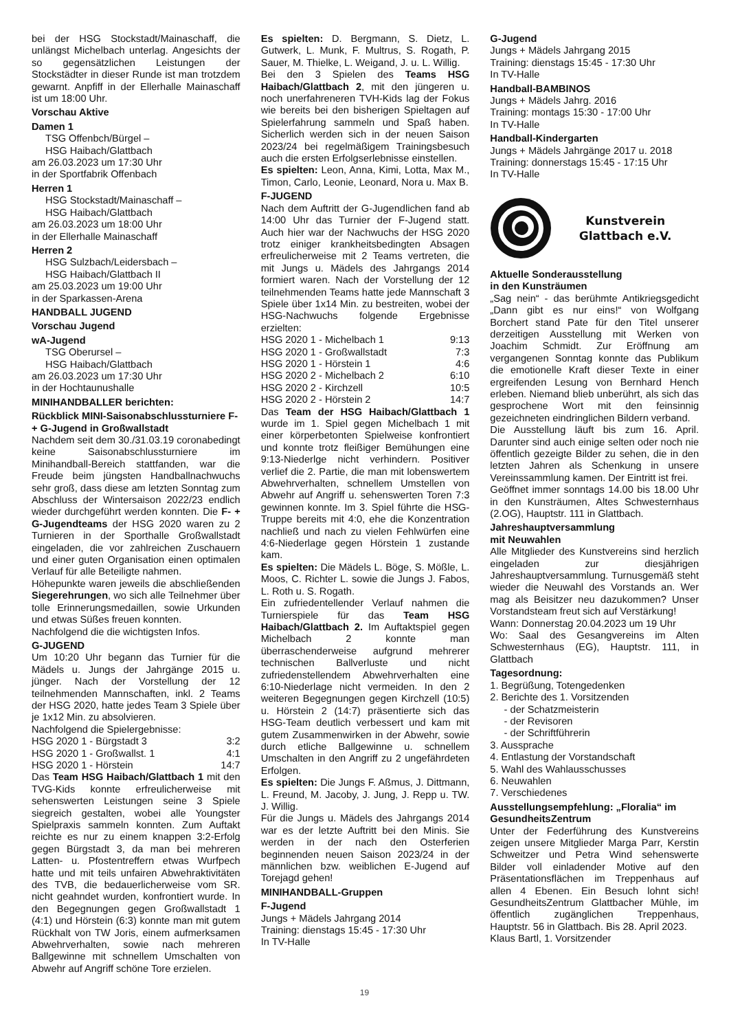bei der HSG Stockstadt/Mainaschaff, die unlängst Michelbach unterlag. Angesichts der so gegensätzlichen Leistungen der Stockstädter in dieser Runde ist man trotzdem gewarnt. Anpfiff in der Ellerhalle Mainaschaff ist um 18:00 Uhr.
Vorschau Aktive
Damen 1
TSG Offenbch/Bürgel –
HSG Haibach/Glattbach
am 26.03.2023 um 17:30 Uhr
in der Sportfabrik Offenbach
Herren 1
HSG Stockstadt/Mainaschaff –
HSG Haibach/Glattbach
am 26.03.2023 um 18:00 Uhr
in der Ellerhalle Mainaschaff
Herren 2
HSG Sulzbach/Leidersbach –
HSG Haibach/Glattbach II
am 25.03.2023 um 19:00 Uhr
in der Sparkassen-Arena
HANDBALL JUGEND
Vorschau Jugend
wA-Jugend
TSG Oberursel –
HSG Haibach/Glattbach
am 26.03.2023 um 17:30 Uhr
in der Hochtaunushalle
MINIHANDBALLER berichten:
Rückblick MINI-Saisonabschlussturniere F- + G-Jugend in Großwallstadt
Nachdem seit dem 30./31.03.19 coronabedingt keine Saisonabschlussturniere im Minihandball-Bereich stattfanden, war die Freude beim jüngsten Handballnachwuchs sehr groß, dass diese am letzten Sonntag zum Abschluss der Wintersaison 2022/23 endlich wieder durchgeführt werden konnten. Die F- + G-Jugendteams der HSG 2020 waren zu 2 Turnieren in der Sporthalle Großwallstadt eingeladen, die vor zahlreichen Zuschauern und einer guten Organisation einen optimalen Verlauf für alle Beteiligte nahmen.
Höhepunkte waren jeweils die abschließenden Siegerehrungen, wo sich alle Teilnehmer über tolle Erinnerungsmedaillen, sowie Urkunden und etwas Süßes freuen konnten.
Nachfolgend die die wichtigsten Infos.
G-JUGEND
Um 10:20 Uhr begann das Turnier für die Mädels u. Jungs der Jahrgänge 2015 u. jünger. Nach der Vorstellung der 12 teilnehmenden Mannschaften, inkl. 2 Teams der HSG 2020, hatte jedes Team 3 Spiele über je 1x12 Min. zu absolvieren.
Nachfolgend die Spielergebnisse:
| HSG 2020 1 - Bürgstadt 3 | 3:2 |
| HSG 2020 1 - Großwallst. 1 | 4:1 |
| HSG 2020 1 - Hörstein | 14:7 |
Das Team HSG Haibach/Glattbach 1 mit den TVG-Kids konnte erfreulicherweise mit sehenswerten Leistungen seine 3 Spiele siegreich gestalten, wobei alle Youngster Spielpraxis sammeln konnten. Zum Auftakt reichte es nur zu einem knappen 3:2-Erfolg gegen Bürgstadt 3, da man bei mehreren Latten- u. Pfostentreffern etwas Wurfpech hatte und mit teils unfairen Abwehraktivitäten des TVB, die bedauerlicherweise vom SR. nicht geahndet wurden, konfrontiert wurde. In den Begegnungen gegen Großwallstadt 1 (4:1) und Hörstein (6:3) konnte man mit gutem Rückhalt von TW Joris, einem aufmerksamen Abwehrverhalten, sowie nach mehreren Ballgewinne mit schnellem Umschalten von Abwehr auf Angriff schöne Tore erzielen.
Es spielten: D. Bergmann, S. Dietz, L. Gutwerk, L. Munk, F. Multrus, S. Rogath, P. Sauer, M. Thielke, L. Weigand, J. u. L. Willig.
Bei den 3 Spielen des Teams HSG Haibach/Glattbach 2, mit den jüngeren u. noch unerfahreneren TVH-Kids lag der Fokus wie bereits bei den bisherigen Spieltagen auf Spielerfahrung sammeln und Spaß haben. Sicherlich werden sich in der neuen Saison 2023/24 bei regelmäßigem Trainingsbesuch auch die ersten Erfolgserlebnisse einstellen.
Es spielten: Leon, Anna, Kimi, Lotta, Max M., Timon, Carlo, Leonie, Leonard, Nora u. Max B.
F-JUGEND
Nach dem Auftritt der G-Jugendlichen fand ab 14:00 Uhr das Turnier der F-Jugend statt. Auch hier war der Nachwuchs der HSG 2020 trotz einiger krankheitsbedingten Absagen erfreulicherweise mit 2 Teams vertreten, die mit Jungs u. Mädels des Jahrgangs 2014 formiert waren. Nach der Vorstellung der 12 teilnehmenden Teams hatte jede Mannschaft 3 Spiele über 1x14 Min. zu bestreiten, wobei der HSG-Nachwuchs folgende Ergebnisse erzielten:
| HSG 2020 1 - Michelbach 1 | 9:13 |
| HSG 2020 1 - Großwallstadt | 7:3 |
| HSG 2020 1 - Hörstein 1 | 4:6 |
| HSG 2020 2 - Michelbach 2 | 6:10 |
| HSG 2020 2 - Kirchzell | 10:5 |
| HSG 2020 2 - Hörstein 2 | 14:7 |
Das Team der HSG Haibach/Glattbach 1 wurde im 1. Spiel gegen Michelbach 1 mit einer körperbetonten Spielweise konfrontiert und konnte trotz fleißiger Bemühungen eine 9:13-Niederlge nicht verhindern. Positiver verlief die 2. Partie, die man mit lobenswertem Abwehrverhalten, schnellem Umstellen von Abwehr auf Angriff u. sehenswerten Toren 7:3 gewinnen konnte. Im 3. Spiel führte die HSG-Truppe bereits mit 4:0, ehe die Konzentration nachließ und nach zu vielen Fehlwürfen eine 4:6-Niederlage gegen Hörstein 1 zustande kam.
Es spielten: Die Mädels L. Böge, S. Mößle, L. Moos, C. Richter L. sowie die Jungs J. Fabos, L. Roth u. S. Rogath.
Ein zufriedentellender Verlauf nahmen die Turnierspiele für das Team HSG Haibach/Glattbach 2. Im Auftaktspiel gegen Michelbach 2 konnte man überraschenderweise aufgrund mehrerer technischen Ballverluste und nicht zufriedenstellendem Abwehrverhalten eine 6:10-Niederlage nicht vermeiden. In den 2 weiteren Begegnungen gegen Kirchzell (10:5) u. Hörstein 2 (14:7) präsentierte sich das HSG-Team deutlich verbessert und kam mit gutem Zusammenwirken in der Abwehr, sowie durch etliche Ballgewinne u. schnellem Umschalten in den Angriff zu 2 ungefährdeten Erfolgen.
Es spielten: Die Jungs F. Aßmus, J. Dittmann, L. Freund, M. Jacoby, J. Jung, J. Repp u. TW. J. Willig.
Für die Jungs u. Mädels des Jahrgangs 2014 war es der letzte Auftritt bei den Minis. Sie werden in der nach den Osterferien beginnenden neuen Saison 2023/24 in der männlichen bzw. weiblichen E-Jugend auf Torejagd gehen!
MINIHANDBALL-Gruppen
F-Jugend
Jungs + Mädels Jahrgang 2014
Training: dienstags 15:45 - 17:30 Uhr
In TV-Halle
G-Jugend
Jungs + Mädels Jahrgang 2015
Training: dienstags 15:45 - 17:30 Uhr
In TV-Halle
Handball-BAMBINOS
Jungs + Mädels Jahrg. 2016
Training: montags 15:30 - 17:00 Uhr
In TV-Halle
Handball-Kindergarten
Jungs + Mädels Jahrgänge 2017 u. 2018
Training: donnerstags 15:45 - 17:15 Uhr
In TV-Halle
Kunstverein
Glattbach e.V.
Aktuelle Sonderausstellung
in den Kunsträumen
„Sag nein“ - das berühmte Antikriegsgedicht „Dann gibt es nur eins!“ von Wolfgang Borchert stand Pate für den Titel unserer derzeitigen Ausstellung mit Werken von Joachim Schmidt. Zur Eröffnung am vergangenen Sonntag konnte das Publikum die emotionelle Kraft dieser Texte in einer ergreifenden Lesung von Bernhard Hench erleben. Niemand blieb unberührt, als sich das gesprochene Wort mit den feinsinnig gezeichneten eindringlichen Bildern verband.
Die Ausstellung läuft bis zum 16. April. Darunter sind auch einige selten oder noch nie öffentlich gezeigte Bilder zu sehen, die in den letzten Jahren als Schenkung in unsere Vereinssammlung kamen. Der Eintritt ist frei.
Geöffnet immer sonntags 14.00 bis 18.00 Uhr in den Kunsträumen, Altes Schwesternhaus (2.OG), Hauptstr. 111 in Glattbach.
Jahreshauptversammlung
mit Neuwahlen
Alle Mitglieder des Kunstvereins sind herzlich eingeladen zur diesjährigen Jahreshauptversammlung. Turnusgemäß steht wieder die Neuwahl des Vorstands an. Wer mag als Beisitzer neu dazukommen? Unser Vorstandsteam freut sich auf Verstärkung!
Wann: Donnerstag 20.04.2023 um 19 Uhr
Wo: Saal des Gesangvereins im Alten Schwesternhaus (EG), Hauptstr. 111, in Glattbach
Tagesordnung:
1. Begrüßung, Totengedenken
2. Berichte des 1. Vorsitzenden
- der Schatzmeisterin
- der Revisoren
- der Schriftführerin
3. Aussprache
4. Entlastung der Vorstandschaft
5. Wahl des Wahlausschusses
6. Neuwahlen
7. Verschiedenes
Ausstellungsempfehlung: „Floralia“ im GesundheitsZentrum
Unter der Federführung des Kunstvereins zeigen unsere Mitglieder Marga Parr, Kerstin Schweitzer und Petra Wind sehenswerte Bilder voll einladender Motive auf den Präsentationsflächen im Treppenhaus auf allen 4 Ebenen. Ein Besuch lohnt sich! GesundheitsZentrum Glattbacher Mühle, im öffentlich zugänglichen Treppenhaus, Hauptstr. 56 in Glattbach. Bis 28. April 2023.
Klaus Bartl, 1. Vorsitzender
19